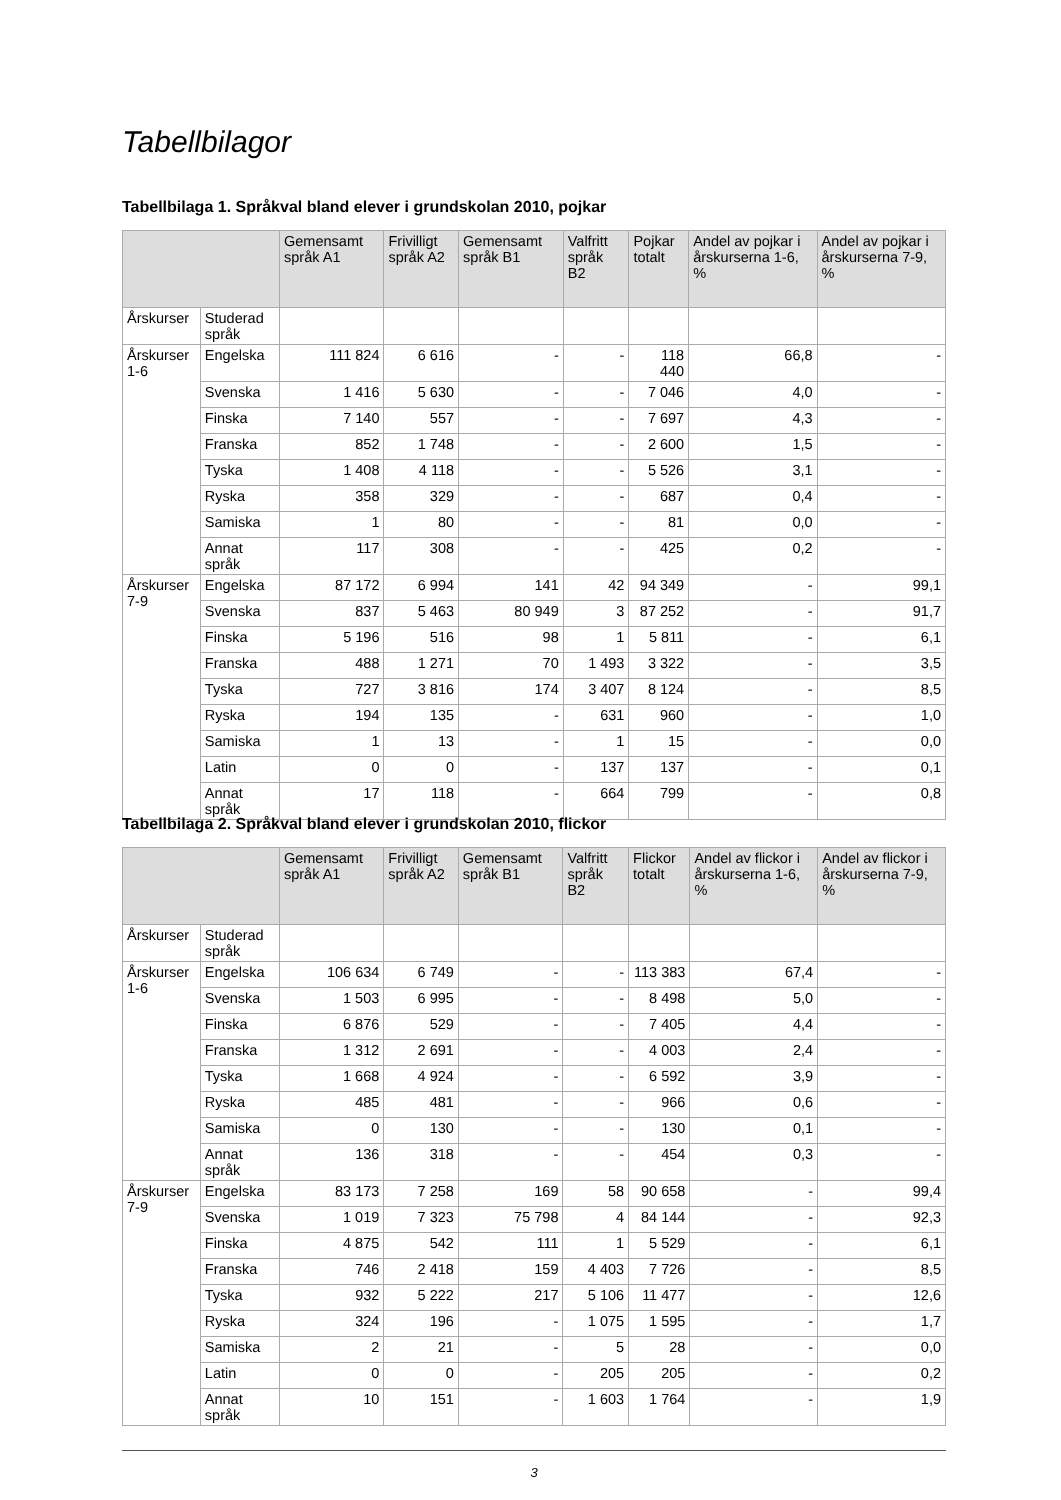Tabellbilagor
Tabellbilaga 1. Språkval bland elever i grundskolan 2010, pojkar
| | | Gemensamt språk A1 | Frivilligt språk A2 | Gemensamt språk B1 | Valfritt språk B2 | Pojkar totalt | Andel av pojkar i årskurserna 1-6, % | Andel av pojkar i årskurserna 7-9, % |
| --- | --- | --- | --- | --- | --- | --- | --- | --- |
| Årskurser | Studerad språk | | | | | | | |
| Årskurser 1-6 | Engelska | 111 824 | 6 616 | - | - | 118 440 | 66,8 | - |
| | Svenska | 1 416 | 5 630 | - | - | 7 046 | 4,0 | - |
| | Finska | 7 140 | 557 | - | - | 7 697 | 4,3 | - |
| | Franska | 852 | 1 748 | - | - | 2 600 | 1,5 | - |
| | Tyska | 1 408 | 4 118 | - | - | 5 526 | 3,1 | - |
| | Ryska | 358 | 329 | - | - | 687 | 0,4 | - |
| | Samiska | 1 | 80 | - | - | 81 | 0,0 | - |
| | Annat språk | 117 | 308 | - | - | 425 | 0,2 | - |
| Årskurser 7-9 | Engelska | 87 172 | 6 994 | 141 | 42 | 94 349 | - | 99,1 |
| | Svenska | 837 | 5 463 | 80 949 | 3 | 87 252 | - | 91,7 |
| | Finska | 5 196 | 516 | 98 | 1 | 5 811 | - | 6,1 |
| | Franska | 488 | 1 271 | 70 | 1 493 | 3 322 | - | 3,5 |
| | Tyska | 727 | 3 816 | 174 | 3 407 | 8 124 | - | 8,5 |
| | Ryska | 194 | 135 | - | 631 | 960 | - | 1,0 |
| | Samiska | 1 | 13 | - | 1 | 15 | - | 0,0 |
| | Latin | 0 | 0 | - | 137 | 137 | - | 0,1 |
| | Annat språk | 17 | 118 | - | 664 | 799 | - | 0,8 |
Tabellbilaga 2. Språkval bland elever i grundskolan 2010, flickor
| | | Gemensamt språk A1 | Frivilligt språk A2 | Gemensamt språk B1 | Valfritt språk B2 | Flickor totalt | Andel av flickor i årskurserna 1-6, % | Andel av flickor i årskurserna 7-9, % |
| --- | --- | --- | --- | --- | --- | --- | --- | --- |
| Årskurser | Studerad språk | | | | | | | |
| Årskurser 1-6 | Engelska | 106 634 | 6 749 | - | - | 113 383 | 67,4 | - |
| | Svenska | 1 503 | 6 995 | - | - | 8 498 | 5,0 | - |
| | Finska | 6 876 | 529 | - | - | 7 405 | 4,4 | - |
| | Franska | 1 312 | 2 691 | - | - | 4 003 | 2,4 | - |
| | Tyska | 1 668 | 4 924 | - | - | 6 592 | 3,9 | - |
| | Ryska | 485 | 481 | - | - | 966 | 0,6 | - |
| | Samiska | 0 | 130 | - | - | 130 | 0,1 | - |
| | Annat språk | 136 | 318 | - | - | 454 | 0,3 | - |
| Årskurser 7-9 | Engelska | 83 173 | 7 258 | 169 | 58 | 90 658 | - | 99,4 |
| | Svenska | 1 019 | 7 323 | 75 798 | 4 | 84 144 | - | 92,3 |
| | Finska | 4 875 | 542 | 111 | 1 | 5 529 | - | 6,1 |
| | Franska | 746 | 2 418 | 159 | 4 403 | 7 726 | - | 8,5 |
| | Tyska | 932 | 5 222 | 217 | 5 106 | 11 477 | - | 12,6 |
| | Ryska | 324 | 196 | - | 1 075 | 1 595 | - | 1,7 |
| | Samiska | 2 | 21 | - | 5 | 28 | - | 0,0 |
| | Latin | 0 | 0 | - | 205 | 205 | - | 0,2 |
| | Annat språk | 10 | 151 | - | 1 603 | 1 764 | - | 1,9 |
3